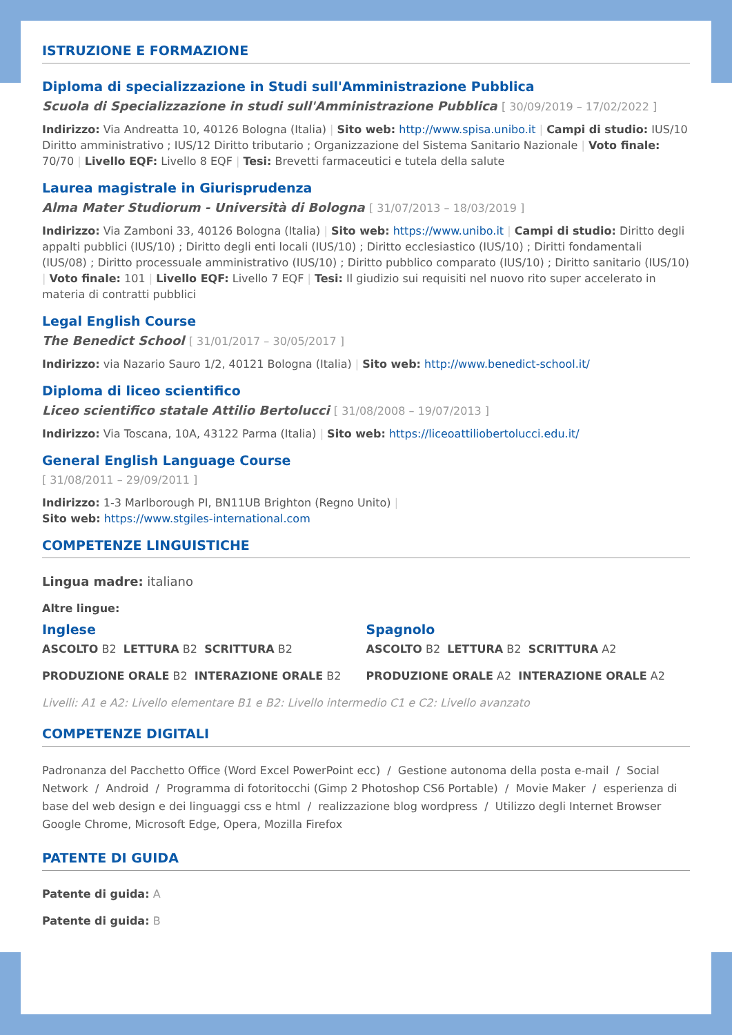ISTRUZIONE E FORMAZIONE
Diploma di specializzazione in Studi sull'Amministrazione Pubblica
Scuola di Specializzazione in studi sull'Amministrazione Pubblica [ 30/09/2019 – 17/02/2022 ]
Indirizzo: Via Andreatta 10, 40126 Bologna (Italia) | Sito web: http://www.spisa.unibo.it | Campi di studio: IUS/10 Diritto amministrativo ; IUS/12 Diritto tributario ; Organizzazione del Sistema Sanitario Nazionale | Voto finale: 70/70 | Livello EQF: Livello 8 EQF | Tesi: Brevetti farmaceutici e tutela della salute
Laurea magistrale in Giurisprudenza
Alma Mater Studiorum - Università di Bologna [ 31/07/2013 – 18/03/2019 ]
Indirizzo: Via Zamboni 33, 40126 Bologna (Italia) | Sito web: https://www.unibo.it | Campi di studio: Diritto degli appalti pubblici (IUS/10) ; Diritto degli enti locali (IUS/10) ; Diritto ecclesiastico (IUS/10) ; Diritti fondamentali (IUS/08) ; Diritto processuale amministrativo (IUS/10) ; Diritto pubblico comparato (IUS/10) ; Diritto sanitario (IUS/10) | Voto finale: 101 | Livello EQF: Livello 7 EQF | Tesi: Il giudizio sui requisiti nel nuovo rito super accelerato in materia di contratti pubblici
Legal English Course
The Benedict School [ 31/01/2017 – 30/05/2017 ]
Indirizzo: via Nazario Sauro 1/2, 40121 Bologna (Italia) | Sito web: http://www.benedict-school.it/
Diploma di liceo scientifico
Liceo scientifico statale Attilio Bertolucci [ 31/08/2008 – 19/07/2013 ]
Indirizzo: Via Toscana, 10A, 43122 Parma (Italia) | Sito web: https://liceoattiliobertolucci.edu.it/
General English Language Course
[ 31/08/2011 – 29/09/2011 ]
Indirizzo: 1-3 Marlborough PI, BN11UB Brighton (Regno Unito) |
Sito web: https://www.stgiles-international.com
COMPETENZE LINGUISTICHE
Lingua madre: italiano
Altre lingue:
Inglese
ASCOLTO B2 LETTURA B2 SCRITTURA B2
PRODUZIONE ORALE B2 INTERAZIONE ORALE B2
Spagnolo
ASCOLTO B2 LETTURA B2 SCRITTURA A2
PRODUZIONE ORALE A2 INTERAZIONE ORALE A2
Livelli: A1 e A2: Livello elementare B1 e B2: Livello intermedio C1 e C2: Livello avanzato
COMPETENZE DIGITALI
Padronanza del Pacchetto Office (Word Excel PowerPoint ecc) / Gestione autonoma della posta e-mail / Social Network / Android / Programma di fotoritocchi (Gimp 2 Photoshop CS6 Portable) / Movie Maker / esperienza di base del web design e dei linguaggi css e html / realizzazione blog wordpress / Utilizzo degli Internet Browser Google Chrome, Microsoft Edge, Opera, Mozilla Firefox
PATENTE DI GUIDA
Patente di guida: A
Patente di guida: B